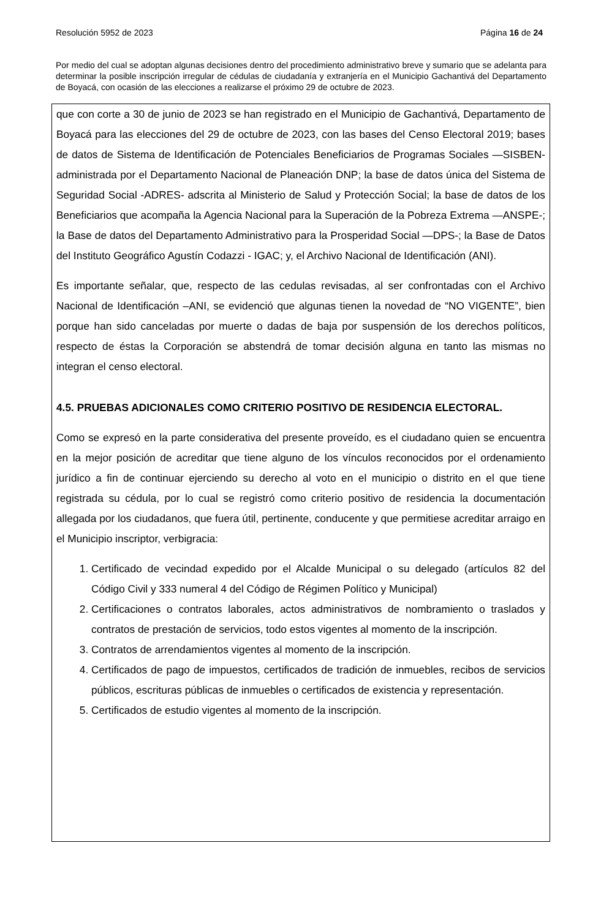Resolución 5952 de 2023 Página 16 de 24
Por medio del cual se adoptan algunas decisiones dentro del procedimiento administrativo breve y sumario que se adelanta para determinar la posible inscripción irregular de cédulas de ciudadanía y extranjería en el Municipio Gachantivá del Departamento de Boyacá, con ocasión de las elecciones a realizarse el próximo 29 de octubre de 2023.
que con corte a 30 de junio de 2023 se han registrado en el Municipio de Gachantivá, Departamento de Boyacá para las elecciones del 29 de octubre de 2023, con las bases del Censo Electoral 2019; bases de datos de Sistema de Identificación de Potenciales Beneficiarios de Programas Sociales —SISBEN- administrada por el Departamento Nacional de Planeación DNP; la base de datos única del Sistema de Seguridad Social -ADRES- adscrita al Ministerio de Salud y Protección Social; la base de datos de los Beneficiarios que acompaña la Agencia Nacional para la Superación de la Pobreza Extrema —ANSPE-; la Base de datos del Departamento Administrativo para la Prosperidad Social —DPS-; la Base de Datos del Instituto Geográfico Agustín Codazzi - IGAC; y, el Archivo Nacional de Identificación (ANI).
Es importante señalar, que, respecto de las cedulas revisadas, al ser confrontadas con el Archivo Nacional de Identificación –ANI, se evidenció que algunas tienen la novedad de “NO VIGENTE”, bien porque han sido canceladas por muerte o dadas de baja por suspensión de los derechos políticos, respecto de éstas la Corporación se abstendrá de tomar decisión alguna en tanto las mismas no integran el censo electoral.
4.5. PRUEBAS ADICIONALES COMO CRITERIO POSITIVO DE RESIDENCIA ELECTORAL.
Como se expresó en la parte considerativa del presente proveído, es el ciudadano quien se encuentra en la mejor posición de acreditar que tiene alguno de los vínculos reconocidos por el ordenamiento jurídico a fin de continuar ejerciendo su derecho al voto en el municipio o distrito en el que tiene registrada su cédula, por lo cual se registró como criterio positivo de residencia la documentación allegada por los ciudadanos, que fuera útil, pertinente, conducente y que permitiese acreditar arraigo en el Municipio inscriptor, verbigracia:
1. Certificado de vecindad expedido por el Alcalde Municipal o su delegado (artículos 82 del Código Civil y 333 numeral 4 del Código de Régimen Político y Municipal)
2. Certificaciones o contratos laborales, actos administrativos de nombramiento o traslados y contratos de prestación de servicios, todo estos vigentes al momento de la inscripción.
3. Contratos de arrendamientos vigentes al momento de la inscripción.
4. Certificados de pago de impuestos, certificados de tradición de inmuebles, recibos de servicios públicos, escrituras públicas de inmuebles o certificados de existencia y representación.
5. Certificados de estudio vigentes al momento de la inscripción.